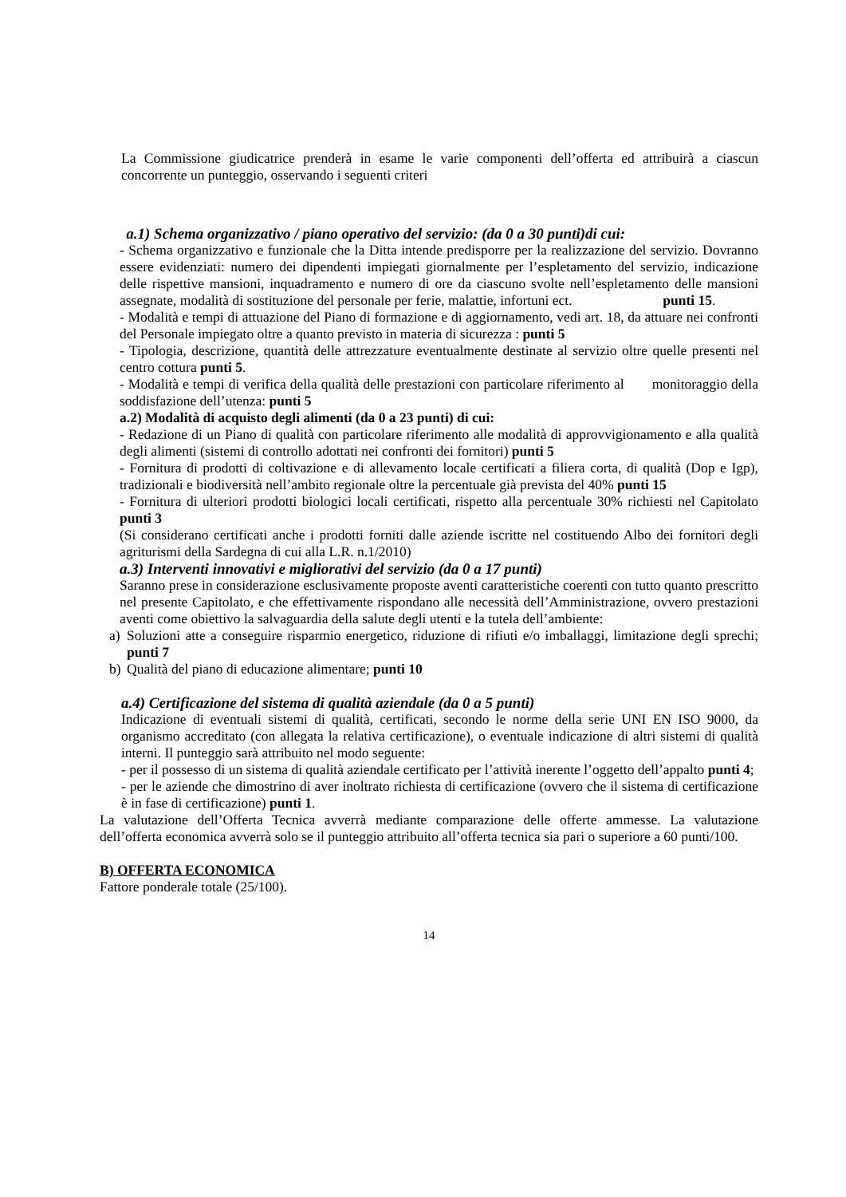La Commissione giudicatrice prenderà in esame le varie componenti dell’offerta ed attribuirà a ciascun concorrente un punteggio, osservando i seguenti criteri
a.1) Schema organizzativo / piano operativo del servizio: (da 0 a 30 punti)di cui:
- Schema organizzativo e funzionale che la Ditta intende predisporre per la realizzazione del servizio. Dovranno essere evidenziati: numero dei dipendenti impiegati giornalmente per l’espletamento del servizio, indicazione delle rispettive mansioni, inquadramento e numero di ore da ciascuno svolte nell’espletamento delle mansioni assegnate, modalità di sostituzione del personale per ferie, malattie, infortuni ect. punti 15.
- Modalità e tempi di attuazione del Piano di formazione e di aggiornamento, vedi art. 18, da attuare nei confronti del Personale impiegato oltre a quanto previsto in materia di sicurezza : punti 5
- Tipologia, descrizione, quantità delle attrezzature eventualmente destinate al servizio oltre quelle presenti nel centro cottura punti 5.
- Modalità e tempi di verifica della qualità delle prestazioni con particolare riferimento al monitoraggio della soddisfazione dell’utenza: punti 5
a.2) Modalità di acquisto degli alimenti (da 0 a 23 punti) di cui:
- Redazione di un Piano di qualità con particolare riferimento alle modalità di approvvigionamento e alla qualità degli alimenti (sistemi di controllo adottati nei confronti dei fornitori) punti 5
- Fornitura di prodotti di coltivazione e di allevamento locale certificati a filiera corta, di qualità (Dop e Igp), tradizionali e biodiversità nell’ambito regionale oltre la percentuale già prevista del 40% punti 15
- Fornitura di ulteriori prodotti biologici locali certificati, rispetto alla percentuale 30% richiesti nel Capitolato punti 3
(Si considerano certificati anche i prodotti forniti dalle aziende iscritte nel costituendo Albo dei fornitori degli agriturismi della Sardegna di cui alla L.R. n.1/2010)
a.3) Interventi innovativi e migliorativi del servizio (da 0 a 17 punti)
Saranno prese in considerazione esclusivamente proposte aventi caratteristiche coerenti con tutto quanto prescritto nel presente Capitolato, e che effettivamente rispondano alle necessità dell’Amministrazione, ovvero prestazioni aventi come obiettivo la salvaguardia della salute degli utenti e la tutela dell’ambiente:
a) Soluzioni atte a conseguire risparmio energetico, riduzione di rifiuti e/o imballaggi, limitazione degli sprechi; punti 7
b) Qualità del piano di educazione alimentare; punti 10
a.4) Certificazione del sistema di qualità aziendale (da 0 a 5 punti)
Indicazione di eventuali sistemi di qualità, certificati, secondo le norme della serie UNI EN ISO 9000, da organismo accreditato (con allegata la relativa certificazione), o eventuale indicazione di altri sistemi di qualità interni. Il punteggio sarà attribuito nel modo seguente:
- per il possesso di un sistema di qualità aziendale certificato per l’attività inerente l’oggetto dell’appalto punti 4;
- per le aziende che dimostrino di aver inoltrato richiesta di certificazione (ovvero che il sistema di certificazione è in fase di certificazione) punti 1.
La valutazione dell’Offerta Tecnica avverrà mediante comparazione delle offerte ammesse. La valutazione dell’offerta economica avverrà solo se il punteggio attribuito all’offerta tecnica sia pari o superiore a 60 punti/100.
B) OFFERTA ECONOMICA
Fattore ponderale totale (25/100).
14